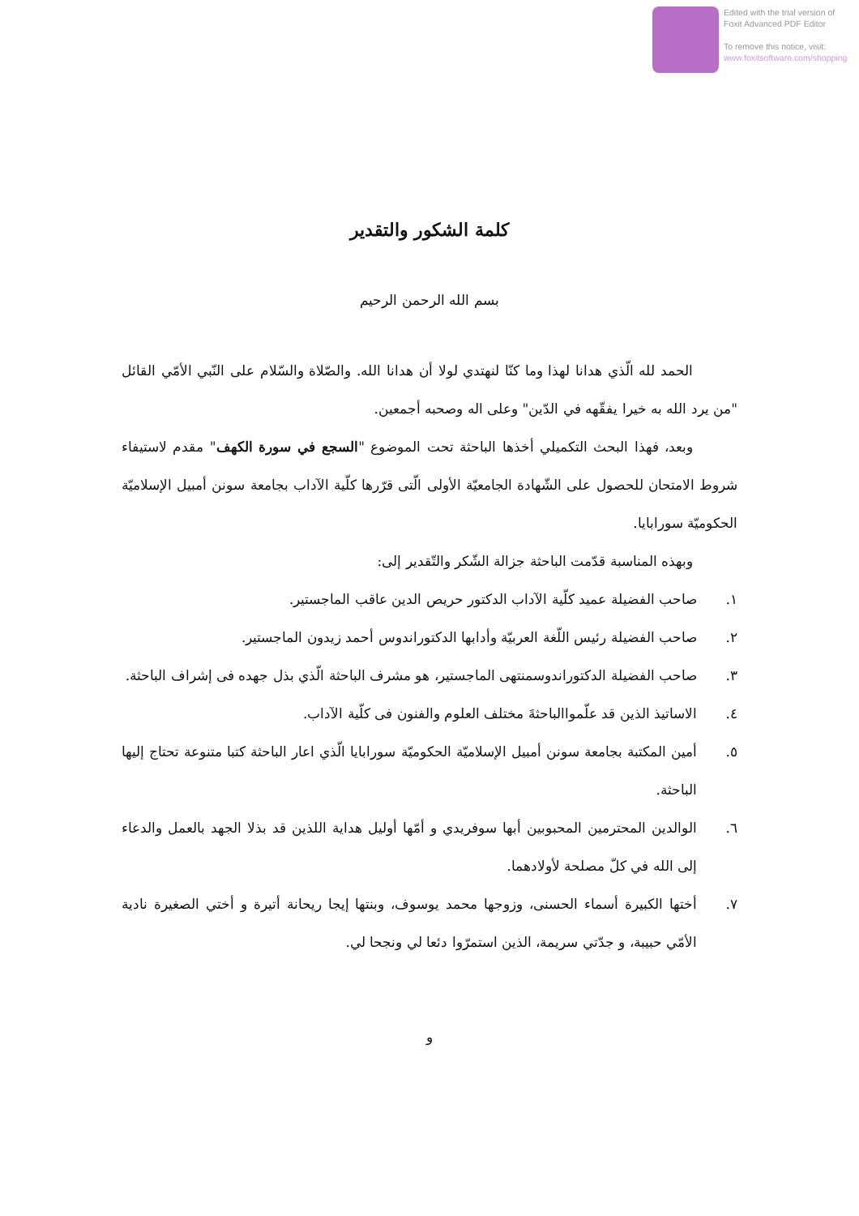Edited with the trial version of
Foxit Advanced PDF Editor
To remove this notice, visit:
www.foxitsoftware.com/shopping
كلمة الشكور والتقدير
بسم الله الرحمن الرحيم
الحمد لله الّذي هدانا لهذا وما كنّا لنهتدي لولا أن هدانا الله. والصّلاة والسّلام على النّبي الأمّي القائل "من يرد الله به خيرا يفقّهه في الدّين" وعلى اله وصحبه أجمعين.
وبعد، فهذا البحث التكميلي أخذها الباحثة تحت الموضوع "السجع في سورة الكهف" مقدم لاستيفاء شروط الامتحان للحصول على الشّهادة الجامعيّة الأولى الّتى قرّرها كلّية الآداب بجامعة سونن أمبيل الإسلاميّة الحكوميّة سورابايا.
وبهذه المناسبة قدّمت الباحثة جزالة الشّكر والتّقدير إلى:
١. صاحب الفضيلة عميد كلّية الآداب الدكتور حريص الدين عاقب الماجستير.
٢. صاحب الفضيلة رئيس اللّغة العربيّة وأدابها الدكتوراندوس أحمد زيدون الماجستير.
٣. صاحب الفضيلة الدكتوراندوسمنتهى الماجستير، هو مشرف الباحثة الّذي بذل جهده فى إشراف الباحثة.
٤. الاساتيذ الذين قد علّمواالباحثةَ مختلف العلوم والفنون فى كلّية الآداب.
٥. أمين المكتبة بجامعة سونن أمبيل الإسلاميّة الحكوميّة سورابايا الّذي اعار الباحثة كتبا متنوعة تحتاج إليها الباحثة.
٦. الوالدين المحترمين المحبوبين أبها سوفريدي و أمّها أوليل هداية اللذين قد بذلا الجهد بالعمل والدعاء إلى الله في كلّ مصلحة لأولادهما.
٧. أختها الكبيرة أسماء الحسنى، وزوجها محمد يوسوف، وبنتها إيجا ريحانة أتيرة و أختي الصغيرة نادية الأمّي حبيبة، و جدّتي سريمة، الذين استمرّوا دئعا لي ونجحا لي.
و